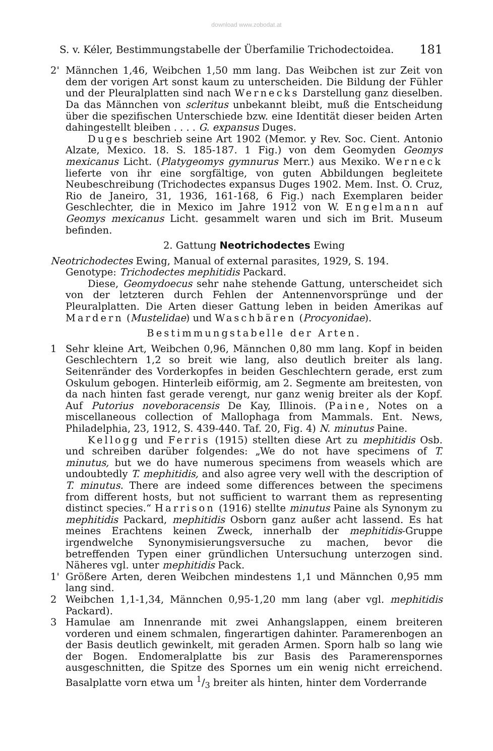download www.zobodat.at
S. v. Kéler, Bestimmungstabelle der Überfamilie Trichodectoidea. 181
2' Männchen 1,46, Weibchen 1,50 mm lang. Das Weibchen ist zur Zeit von dem der vorigen Art sonst kaum zu unterscheiden. Die Bildung der Fühler und der Pleuralplatten sind nach Wernecks Darstellung ganz dieselben. Da das Männchen von scleritus unbekannt bleibt, muß die Entscheidung über die spezifischen Unterschiede bzw. eine Identität dieser beiden Arten dahingestellt bleiben . . . . G. expansus Duges.
Duges beschrieb seine Art 1902 (Memor. y Rev. Soc. Cient. Antonio Alzate, Mexico. 18. S. 185-187. 1 Fig.) von dem Geomyden Geomys mexicanus Licht. (Platygeomys gymnurus Merr.) aus Mexiko. Werneck lieferte von ihr eine sorgfältige, von guten Abbildungen begleitete Neubeschreibung (Trichodectes expansus Duges 1902. Mem. Inst. O. Cruz, Rio de Janeiro, 31, 1936, 161-168, 6 Fig.) nach Exemplaren beider Geschlechter, die in Mexico im Jahre 1912 von W. Engelmann auf Geomys mexicanus Licht. gesammelt waren und sich im Brit. Museum befinden.
2. Gattung Neotrichodectes Ewing
Neotrichodectes Ewing, Manual of external parasites, 1929, S. 194.
Genotype: Trichodectes mephitidis Packard.
Diese, Geomydoecus sehr nahe stehende Gattung, unterscheidet sich von der letzteren durch Fehlen der Antennenvorsprünge und der Pleuralplatten. Die Arten dieser Gattung leben in beiden Amerikas auf Mardern (Mustelidae) und Waschbären (Procyonidae).
Bestimmungstabelle der Arten.
1 Sehr kleine Art, Weibchen 0,96, Männchen 0,80 mm lang. Kopf in beiden Geschlechtern 1,2 so breit wie lang, also deutlich breiter als lang. Seitenränder des Vorderkopfes in beiden Geschlechtern gerade, erst zum Oskulum gebogen. Hinterleib eiförmig, am 2. Segmente am breitesten, von da nach hinten fast gerade verengt, nur ganz wenig breiter als der Kopf. Auf Putorius noveboracensis De Kay, Illinois. (Paine, Notes on a miscellaneous collection of Mallophaga from Mammals. Ent. News, Philadelphia, 23, 1912, S. 439-440. Taf. 20, Fig. 4) N. minutus Paine.
Kellogg und Ferris (1915) stellten diese Art zu mephitidis Osb. und schreiben darüber folgendes: „We do not have specimens of T. minutus, but we do have numerous specimens from weasels which are undoubtedly T. mephitidis, and also agree very well with the description of T. minutus. There are indeed some differences between the specimens from different hosts, but not sufficient to warrant them as representing distinct species.“ Harrison (1916) stellte minutus Paine als Synonym zu mephitidis Packard, mephitidis Osborn ganz außer acht lassend. Es hat meines Erachtens keinen Zweck, innerhalb der mephitidis-Gruppe irgendwelche Synonymisierungsversuche zu machen, bevor die betreffenden Typen einer gründlichen Untersuchung unterzogen sind. Näheres vgl. unter mephitidis Pack.
1' Größere Arten, deren Weibchen mindestens 1,1 und Männchen 0,95 mm lang sind.
2 Weibchen 1,1-1,34, Männchen 0,95-1,20 mm lang (aber vgl. mephitidis Packard).
3 Hamulae am Innenrande mit zwei Anhangslappen, einem breiteren vorderen und einem schmalen, fingerartigen dahinter. Paramerenbogen an der Basis deutlich gewinkelt, mit geraden Armen. Sporn halb so lang wie der Bogen. Endomeralplatte bis zur Basis des Paramerenspornes ausgeschnitten, die Spitze des Spornes um ein wenig nicht erreichend. Basalplatte vorn etwa um 1/3 breiter als hinten, hinter dem Vorderrande